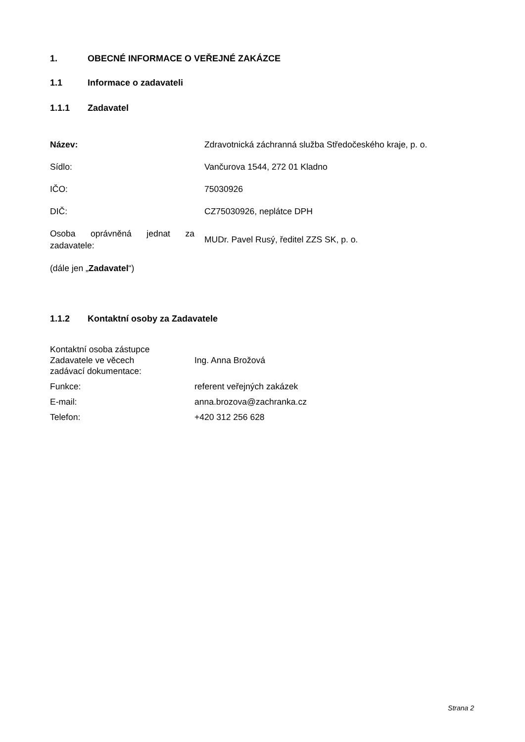1. OBECNÉ INFORMACE O VEŘEJNÉ ZAKÁZCE
1.1 Informace o zadavateli
1.1.1 Zadavatel
| Název: | Zdravotnická záchranná služba Středočeského kraje, p. o. |
| Sídlo: | Vančurova 1544, 272 01 Kladno |
| IČO: | 75030926 |
| DIČ: | CZ75030926, neplátce DPH |
| Osoba oprávněná jednat za zadavatele: | MUDr. Pavel Rusý, ředitel ZZS SK, p. o. |
| (dále jen „ Zadavatel “) | |
1.1.2 Kontaktní osoby za Zadavatele
| Kontaktní osoba zástupce Zadavatele ve věcech zadávací dokumentace: | Ing. Anna Brožová |
| Funkce: | referent veřejných zakázek |
| E-mail: | anna.brozova@zachranka.cz |
| Telefon: | +420 312 256 628 |
Strana 2